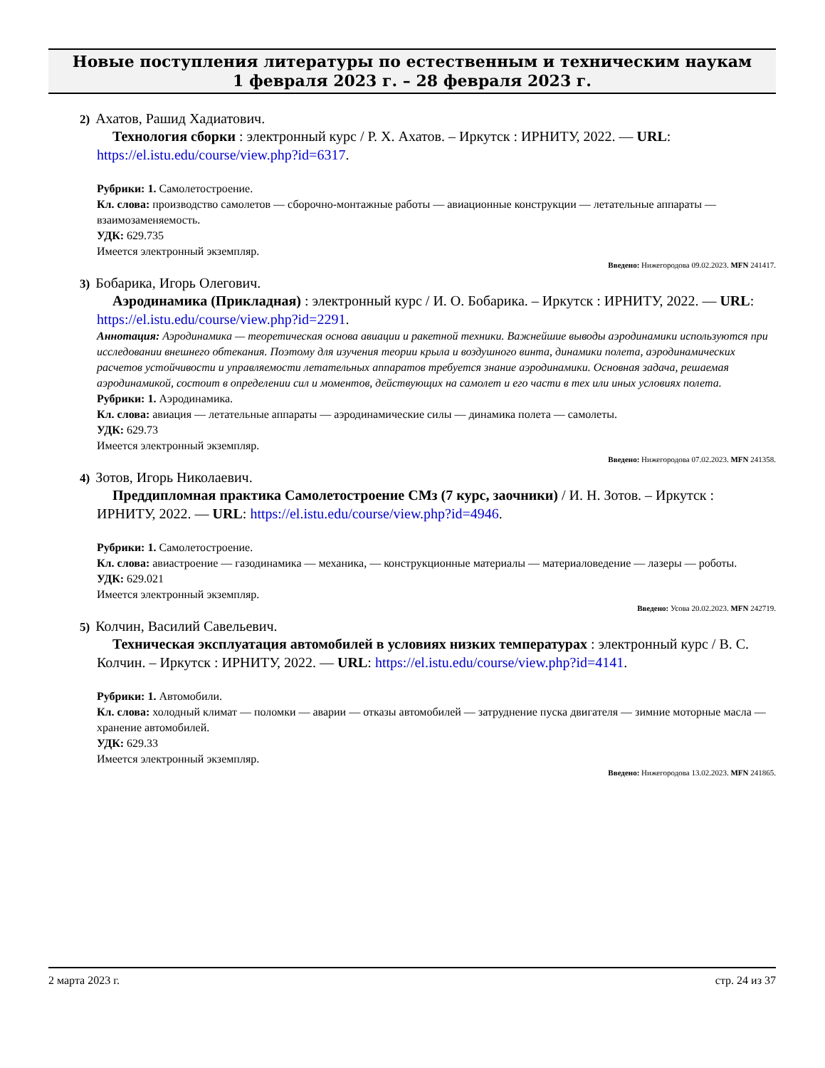Новые поступления литературы по естественным и техническим наукам
1 февраля 2023 г. – 28 февраля 2023 г.
2) Ахатов, Рашид Хадиатович.
Технология сборки : электронный курс / Р. Х. Ахатов. – Иркутск : ИРНИТУ, 2022. — URL: https://el.istu.edu/course/view.php?id=6317.
Рубрики: 1. Самолетостроение.
Кл. слова: производство самолетов — сборочно-монтажные работы — авиационные конструкции — летательные аппараты — взаимозаменяемость.
УДК: 629.735
Имеется электронный экземпляр.
Введено: Нижегородова 09.02.2023. MFN 241417.
3) Бобарика, Игорь Олегович.
Аэродинамика (Прикладная) : электронный курс / И. О. Бобарика. – Иркутск : ИРНИТУ, 2022. — URL: https://el.istu.edu/course/view.php?id=2291.
Аннотация: Аэродинамика — теоретическая основа авиации и ракетной техники. Важнейшие выводы аэродинамики используются при исследовании внешнего обтекания. Поэтому для изучения теории крыла и воздушного винта, динамики полета, аэродинамических расчетов устойчивости и управляемости летательных аппаратов требуется знание аэродинамики. Основная задача, решаемая аэродинамикой, состоит в определении сил и моментов, действующих на самолет и его части в тех или иных условиях полета.
Рубрики: 1. Аэродинамика.
Кл. слова: авиация — летательные аппараты — аэродинамические силы — динамика полета — самолеты.
УДК: 629.73
Имеется электронный экземпляр.
Введено: Нижегородова 07.02.2023. MFN 241358.
4) Зотов, Игорь Николаевич.
Преддипломная практика Самолетостроение СМз (7 курс, заочники) / И. Н. Зотов. – Иркутск : ИРНИТУ, 2022. — URL: https://el.istu.edu/course/view.php?id=4946.
Рубрики: 1. Самолетостроение.
Кл. слова: авиастроение — газодинамика — механика, — конструкционные материалы — материаловедение — лазеры — роботы.
УДК: 629.021
Имеется электронный экземпляр.
Введено: Усова 20.02.2023. MFN 242719.
5) Колчин, Василий Савельевич.
Техническая эксплуатация автомобилей в условиях низких температурах : электронный курс / В. С. Колчин. – Иркутск : ИРНИТУ, 2022. — URL: https://el.istu.edu/course/view.php?id=4141.
Рубрики: 1. Автомобили.
Кл. слова: холодный климат — поломки — аварии — отказы автомобилей — затруднение пуска двигателя — зимние моторные масла — хранение автомобилей.
УДК: 629.33
Имеется электронный экземпляр.
Введено: Нижегородова 13.02.2023. MFN 241865.
2 марта 2023 г. стр. 24 из 37